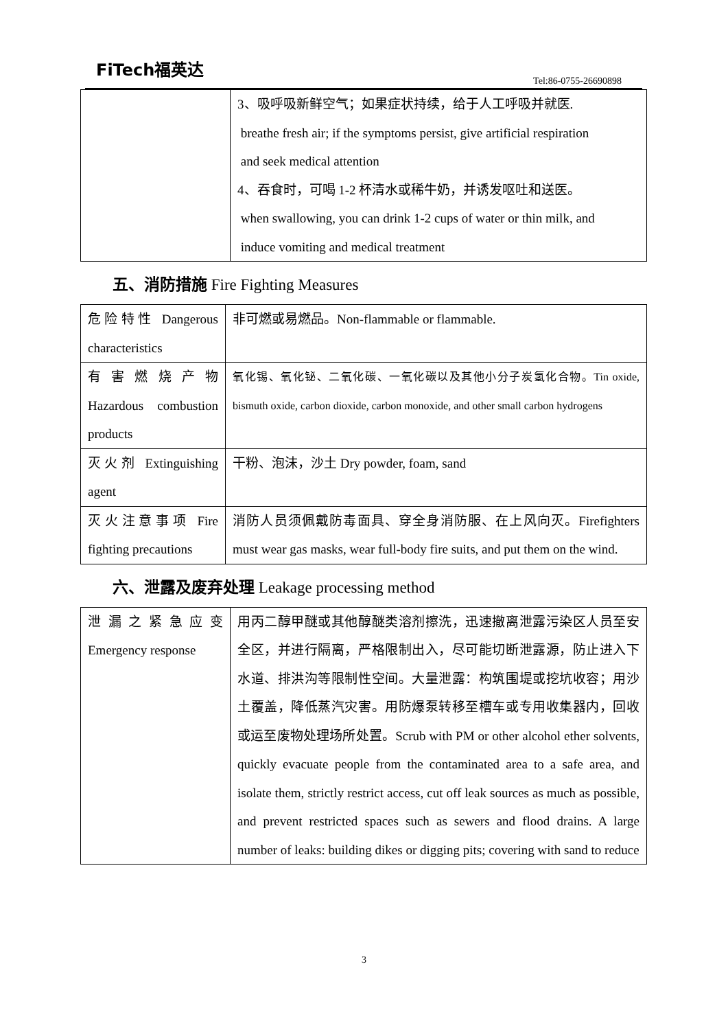FiTech福英达
Tel:86-0755-26690898
| | 3、吸呼吸新鲜空气；如果症状持续，给于人工呼吸并就医. breathe fresh air; if the symptoms persist, give artificial respiration and seek medical attention 4、吞食时，可喝 1-2 杯清水或稀牛奶，并诱发呕吐和送医。 when swallowing, you can drink 1-2 cups of water or thin milk, and induce vomiting and medical treatment |
五、消防措施 Fire Fighting Measures
| 危险特性 Dangerous characteristics | 非可燃或易燃品。Non-flammable or flammable. |
| 有 害 燃 烧 产 物 Hazardous combustion products | 氧化锡、氧化铋、二氧化碳、一氧化碳以及其他小分子炭氢化合物。Tin oxide, bismuth oxide, carbon dioxide, carbon monoxide, and other small carbon hydrogens |
| 灭火剂 Extinguishing agent | 干粉、泡沫，沙土 Dry powder, foam, sand |
| 灭火注意事项 Fire fighting precautions | 消防人员须佩戴防毒面具、穿全身消防服、在上风向灭。Firefighters must wear gas masks, wear full-body fire suits, and put them on the wind. |
六、泄露及废弃处理 Leakage processing method
| 泄 漏 之 紧 急 应 变 Emergency response | 用丙二醇甲醚或其他醇醚类溶剂擦洗，迅速撤离泄露污染区人员至安全区，并进行隔离，严格限制出入，尽可能切断泄露源，防止进入下水道、排洪沟等限制性空间。大量泄露：构筑围堤或挖坑收容；用沙土覆盖，降低蒸汽灾害。用防爆泵转移至槽车或专用收集器内，回收或运至废物处理场所处置。Scrub with PM or other alcohol ether solvents, quickly evacuate people from the contaminated area to a safe area, and isolate them, strictly restrict access, cut off leak sources as much as possible, and prevent restricted spaces such as sewers and flood drains. A large number of leaks: building dikes or digging pits; covering with sand to reduce |
3